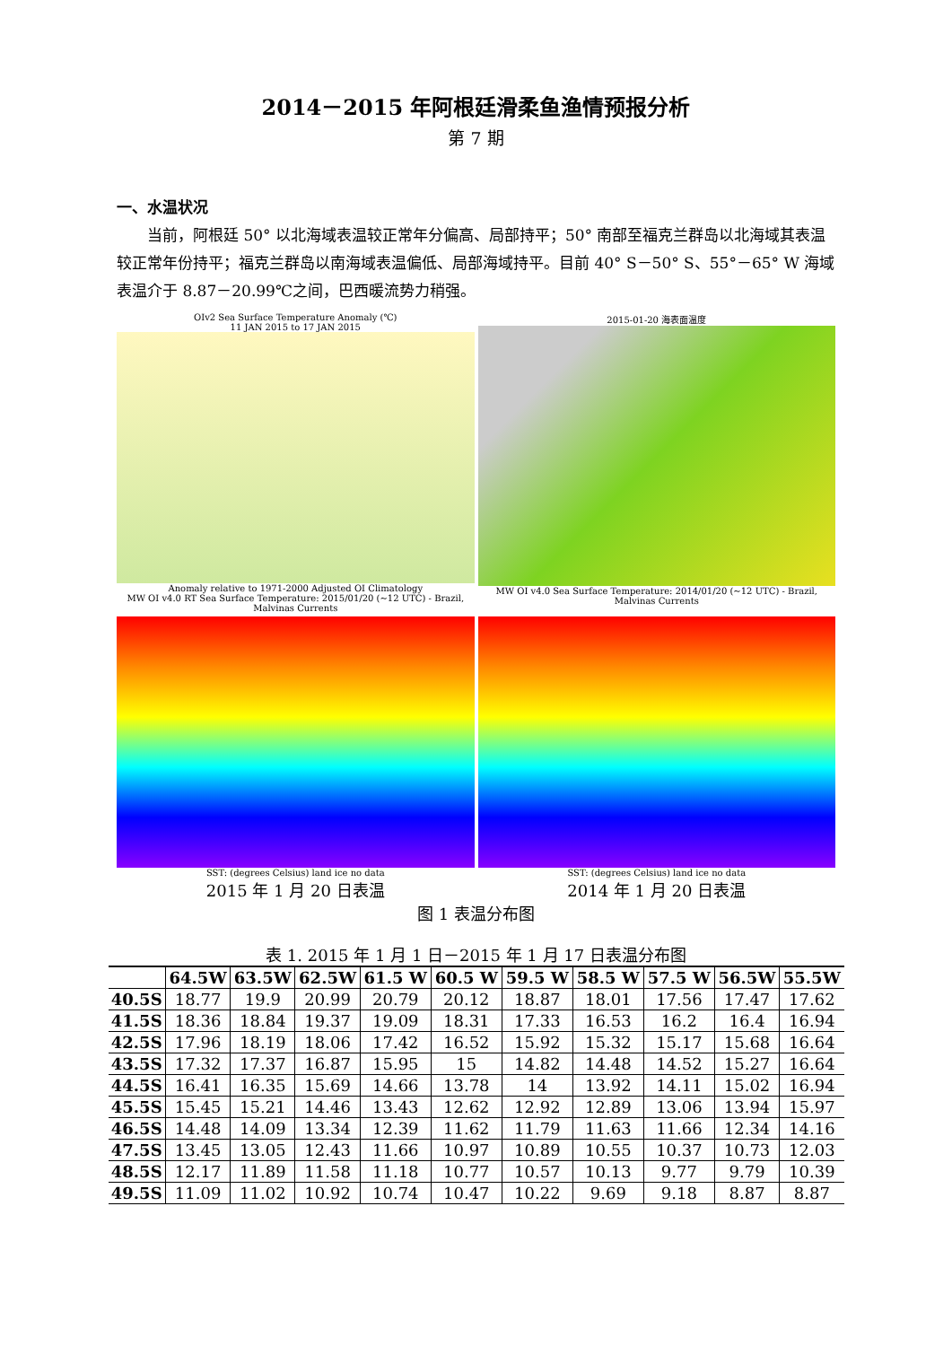2014－2015 年阿根廷滑柔鱼渔情预报分析
第 7 期
一、水温状况
当前，阿根廷 50° 以北海域表温较正常年分偏高、局部持平；50° 南部至福克兰群岛以北海域其表温较正常年份持平；福克兰群岛以南海域表温偏低、局部海域持平。目前 40° S－50° S、55°－65° W 海域表温介于 8.87－20.99℃之间，巴西暖流势力稍强。
OIv2 Sea Surface Temperature Anomaly (℃)
11 JAN 2015 to 17 JAN 2015
Anomaly relative to 1971-2000 Adjusted OI Climatology
MW OI v4.0 RT Sea Surface Temperature: 2015/01/20 (~12 UTC) - Brazil, Malvinas Currents
2015-01-20 海表面温度
MW OI v4.0 Sea Surface Temperature: 2014/01/20 (~12 UTC) - Brazil, Malvinas Currents
SST: (degrees Celsius) land ice no data
2015 年 1 月 20 日表温
SST: (degrees Celsius) land ice no data
2014 年 1 月 20 日表温
图 1 表温分布图
表 1. 2015 年 1 月 1 日－2015 年 1 月 17 日表温分布图
| | 64.5W | 63.5W | 62.5W | 61.5 W | 60.5 W | 59.5 W | 58.5 W | 57.5 W | 56.5W | 55.5W |
| --- | --- | --- | --- | --- | --- | --- | --- | --- | --- | --- |
| 40.5S | 18.77 | 19.9 | 20.99 | 20.79 | 20.12 | 18.87 | 18.01 | 17.56 | 17.47 | 17.62 |
| 41.5S | 18.36 | 18.84 | 19.37 | 19.09 | 18.31 | 17.33 | 16.53 | 16.2 | 16.4 | 16.94 |
| 42.5S | 17.96 | 18.19 | 18.06 | 17.42 | 16.52 | 15.92 | 15.32 | 15.17 | 15.68 | 16.64 |
| 43.5S | 17.32 | 17.37 | 16.87 | 15.95 | 15 | 14.82 | 14.48 | 14.52 | 15.27 | 16.64 |
| 44.5S | 16.41 | 16.35 | 15.69 | 14.66 | 13.78 | 14 | 13.92 | 14.11 | 15.02 | 16.94 |
| 45.5S | 15.45 | 15.21 | 14.46 | 13.43 | 12.62 | 12.92 | 12.89 | 13.06 | 13.94 | 15.97 |
| 46.5S | 14.48 | 14.09 | 13.34 | 12.39 | 11.62 | 11.79 | 11.63 | 11.66 | 12.34 | 14.16 |
| 47.5S | 13.45 | 13.05 | 12.43 | 11.66 | 10.97 | 10.89 | 10.55 | 10.37 | 10.73 | 12.03 |
| 48.5S | 12.17 | 11.89 | 11.58 | 11.18 | 10.77 | 10.57 | 10.13 | 9.77 | 9.79 | 10.39 |
| 49.5S | 11.09 | 11.02 | 10.92 | 10.74 | 10.47 | 10.22 | 9.69 | 9.18 | 8.87 | 8.87 |